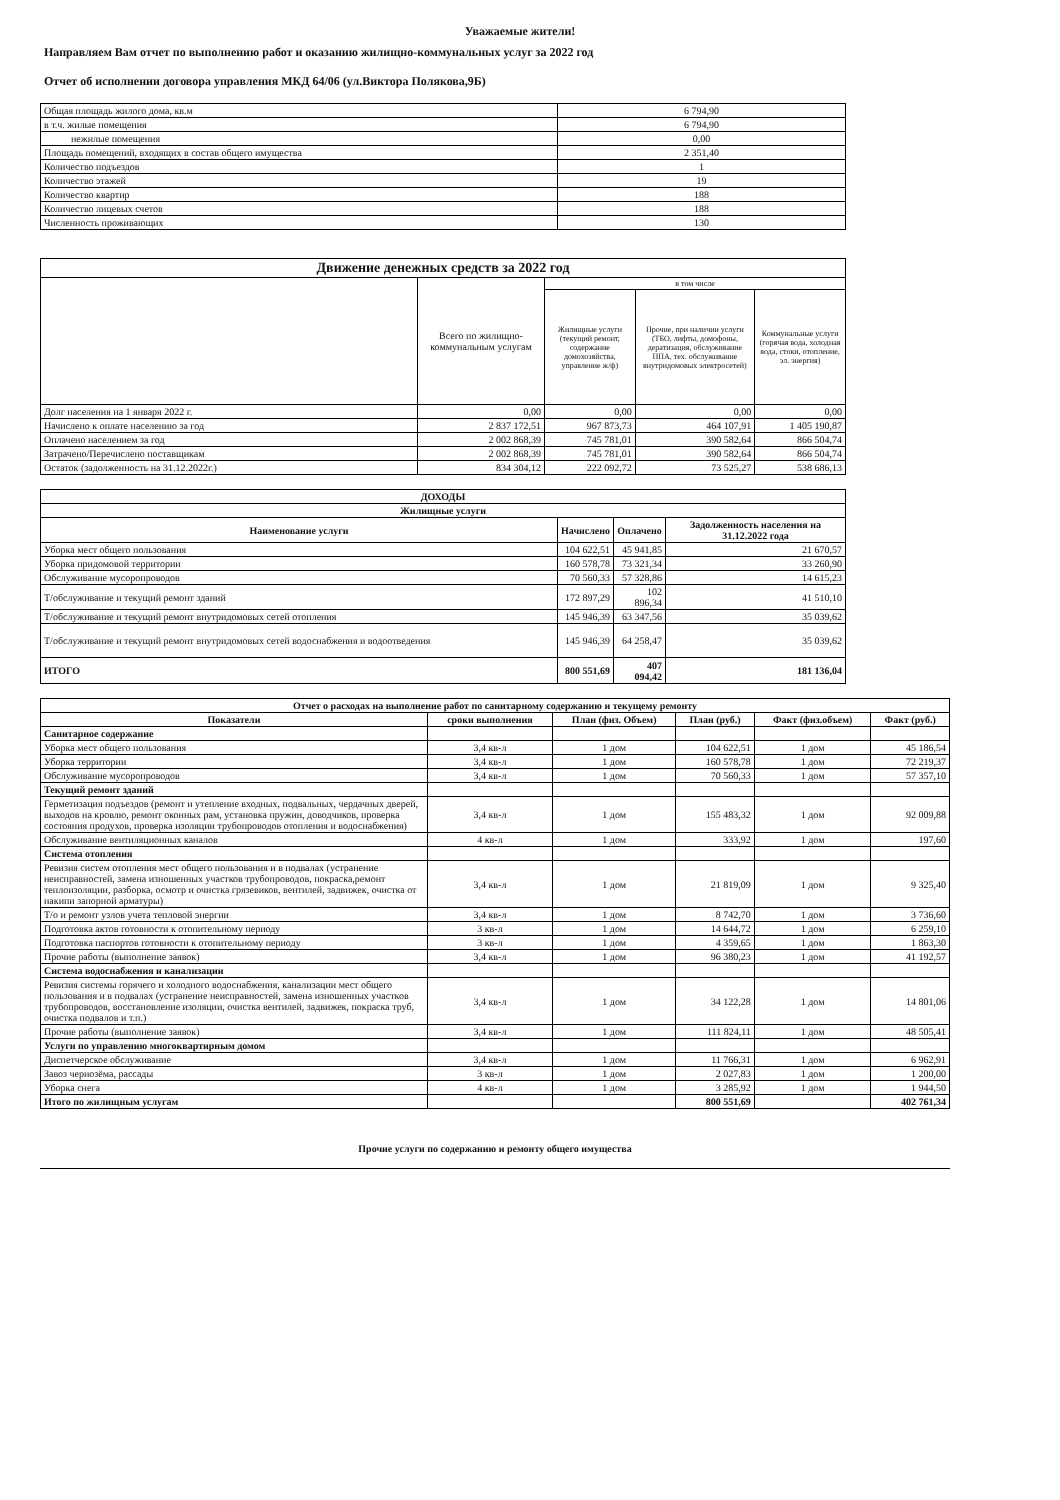Уважаемые жители!
Направляем Вам отчет по выполнению работ и оказанию жилищно-коммунальных услуг за 2022 год
Отчет об исполнении договора управления МКД 64/06 (ул.Виктора Полякова,9Б)
| Общая площадь жилого дома, кв.м | 6 794,90 |
| в т.ч. жилые помещения | 6 794,90 |
| нежилые помещения | 0,00 |
| Площадь помещений, входящих в состав общего имущества | 2 351,40 |
| Количество подъездов | 1 |
| Количество этажей | 19 |
| Количество квартир | 188 |
| Количество лицевых счетов | 188 |
| Численность проживающих | 130 |
| Движение денежных средств за 2022 год | | | | |
| --- | --- | --- | --- | --- |
| | Всего по жилищно-коммунальным услугам | в том числе | | |
| | | Жилищные услуги (текущий ремонт, содержание домохозяйства, управление ж/ф) | Прочие, при наличии услуги (ТБО, лифты, домофоны, дератизация, обслуживание ППА, тех. обслуживание внутридомовых электросетей) | Коммунальные услуги (горячая вода, холодная вода, стоки, отопление, эл. энергия) |
| Долг населения на 1 января 2022 г. | 0,00 | 0,00 | 0,00 | 0,00 |
| Начислено к оплате населению за год | 2 837 172,51 | 967 873,73 | 464 107,91 | 1 405 190,87 |
| Оплачено населением за год | 2 002 868,39 | 745 781,01 | 390 582,64 | 866 504,74 |
| Затрачено/Перечислено поставщикам | 2 002 868,39 | 745 781,01 | 390 582,64 | 866 504,74 |
| Остаток (задолженность на 31.12.2022г.) | 834 304,12 | 222 092,72 | 73 525,27 | 538 686,13 |
| ДОХОДЫ | | | |
| --- | --- | --- | --- |
| Жилищные услуги | | | |
| Наименование услуги | Начислено | Оплачено | Задолженность населения на 31.12.2022 года |
| Уборка мест общего пользования | 104 622,51 | 45 941,85 | 21 670,57 |
| Уборка придомовой территории | 160 578,78 | 73 321,34 | 33 260,90 |
| Обслуживание мусоропроводов | 70 560,33 | 57 328,86 | 14 615,23 |
| Т/обслуживание и текущий ремонт зданий | 172 897,29 | 102 896,34 | 41 510,10 |
| Т/обслуживание и текущий ремонт внутридомовых сетей отопления | 145 946,39 | 63 347,56 | 35 039,62 |
| Т/обслуживание и текущий ремонт внутридомовых сетей водоснабжения и водоотведения | 145 946,39 | 64 258,47 | 35 039,62 |
| ИТОГО | 800 551,69 | 407 094,42 | 181 136,04 |
| Отчет о расходах на выполнение работ по санитарному содержанию и текущему ремонту | | | | | |
| --- | --- | --- | --- | --- | --- |
| Показатели | сроки выполнения | План (физ. Объем) | План (руб.) | Факт (физ.объем) | Факт (руб.) |
| Санитарное содержание | | | | | |
| Уборка мест общего пользования | 3,4 кв-л | 1 дом | 104 622,51 | 1 дом | 45 186,54 |
| Уборка территории | 3,4 кв-л | 1 дом | 160 578,78 | 1 дом | 72 219,37 |
| Обслуживание мусоропроводов | 3,4 кв-л | 1 дом | 70 560,33 | 1 дом | 57 357,10 |
| Текущий ремонт зданий | | | | | |
| Герметизация подъездов (ремонт и утепление входных, подвальных, чердачных дверей, выходов на кровлю, ремонт оконных рам, установка пружин, доводчиков, проверка состояния продухов, проверка изоляции трубопроводов отопления и водоснабжения) | 3,4 кв-л | 1 дом | 155 483,32 | 1 дом | 92 009,88 |
| Обслуживание вентиляционных каналов | 4 кв-л | 1 дом | 333,92 | 1 дом | 197,60 |
| Система отопления | | | | | |
| Ревизия систем отопления мест общего пользования и в подвалах (устранение неисправностей, замена изношенных участков трубопроводов, покраска,ремонт теплоизоляции, разборка, осмотр и очистка грязевиков, вентилей, задвижек, очистка от накипи запорной арматуры) | 3,4 кв-л | 1 дом | 21 819,09 | 1 дом | 9 325,40 |
| Т/о и ремонт узлов учета тепловой энергии | 3,4 кв-л | 1 дом | 8 742,70 | 1 дом | 3 736,60 |
| Подготовка актов готовности к отопительному периоду | 3 кв-л | 1 дом | 14 644,72 | 1 дом | 6 259,10 |
| Подготовка паспортов готовности к отопительному периоду | 3 кв-л | 1 дом | 4 359,65 | 1 дом | 1 863,30 |
| Прочие работы (выполнение заявок) | 3,4 кв-л | 1 дом | 96 380,23 | 1 дом | 41 192,57 |
| Система водоснабжения и канализации | | | | | |
| Ревизия системы горячего и холодного водоснабжения, канализации мест общего пользования и в подвалах (устранение неисправностей, замена изношенных участков трубопроводов, восстановление изоляции, очистка вентилей, задвижек, покраска труб, очистка подвалов и т.п.) | 3,4 кв-л | 1 дом | 34 122,28 | 1 дом | 14 801,06 |
| Прочие работы (выполнение заявок) | 3,4 кв-л | 1 дом | 111 824,11 | 1 дом | 48 505,41 |
| Услуги по управлению многоквартирным домом | | | | | |
| Диспетчерское обслуживание | 3,4 кв-л | 1 дом | 11 766,31 | 1 дом | 6 962,91 |
| Завоз чернозёма, рассады | 3 кв-л | 1 дом | 2 027,83 | 1 дом | 1 200,00 |
| Уборка снега | 4 кв-л | 1 дом | 3 285,92 | 1 дом | 1 944,50 |
| Итого по жилищным услугам | | | 800 551,69 | | 402 761,34 |
Прочие услуги по содержанию и ремонту общего имущества